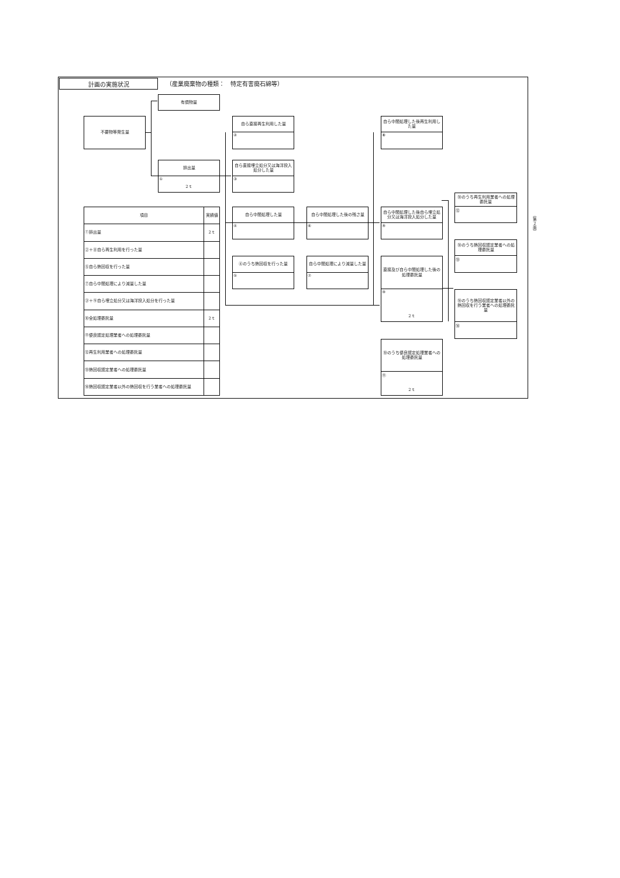計画の実施状況
（産業廃棄物の種類：　特定有害廃石綿等）
有償物量
不要物等発生量
自ら直接再生利用した量
②
自ら中間処理した後再生利用した量
⑧
排出量
①
2ｔ
自ら直接埋立処分又は海洋投入処分した量
③
⑩のうち再生利用業者への処理委託量
⑫
| 項目 | 実績値 |
| --- | --- |
| ①排出量 | 2ｔ |
| ②＋⑧自ら再生利用を行った量 | |
| ⑤自ら熱回収を行った量 | |
| ⑦自ら中間処理により減量した量 | |
| ③＋⑨自ら埋立処分又は海洋投入処分を行った量 | |
| ⑩全処理委託量 | 2ｔ |
| ⑪優良認定処理業者への処理委託量 | |
| ⑫再生利用業者への処理委託量 | |
| ⑬熱回収認定業者への処理委託量 | |
| ⑭熱回収認定業者以外の熱回収を行う業者への処理委託量 | |
自ら中間処理した量
④
自ら中間処理した後の残さ量
⑥
自ら中間処理した後自ら埋立処分又は海洋投入処分した量
⑨
⑩のうち熱回収認定業者への処理委託量
⑬
④のうち熱回収を行った量
⑤
自ら中間処理により減量した量
⑦
直接及び自ら中間処理した後の処理委託量
⑩
2ｔ
⑩のうち熱回収認定業者以外の熱回収を行う業者への処理委託量
⑭
⑩のうち優良認定処理業者への処理委託量
⑪
2ｔ
（第２面）